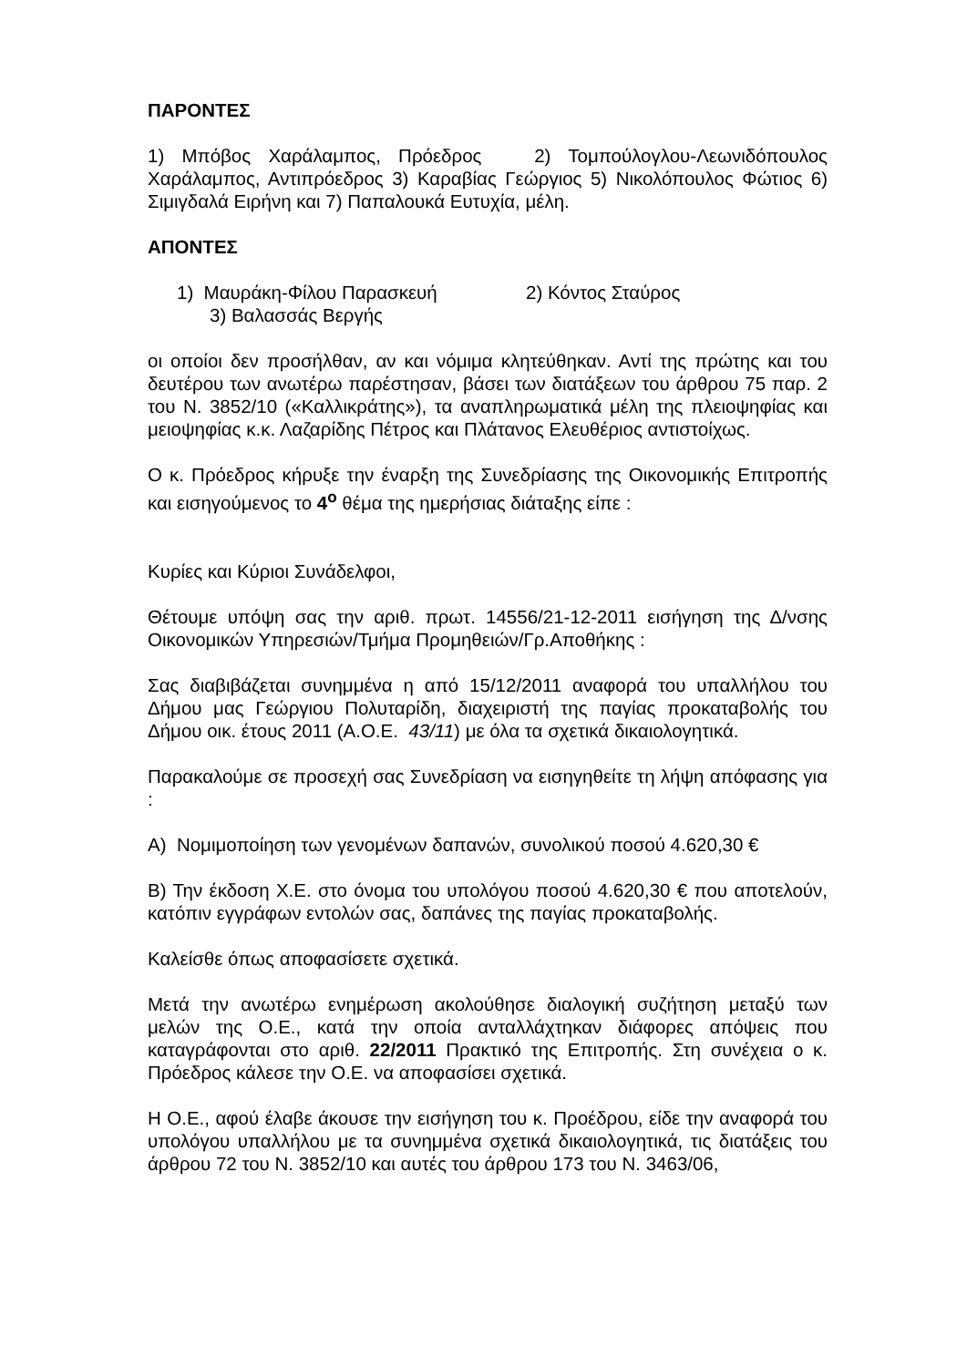ΠΑΡΟΝΤΕΣ
1) Μπόβος Χαράλαμπος, Πρόεδρος 2) Τομπούλογλου-Λεωνιδόπουλος Χαράλαμπος, Αντιπρόεδρος 3) Καραβίας Γεώργιος 5) Νικολόπουλος Φώτιος 6) Σιμιγδαλά Ειρήνη και 7) Παπαλουκά Ευτυχία, μέλη.
ΑΠΟΝΤΕΣ
1) Μαυράκη-Φίλου Παρασκευή 2) Κόντος Σταύρος
3) Βαλασσάς Βεργής
οι οποίοι δεν προσήλθαν, αν και νόμιμα κλητεύθηκαν. Αντί της πρώτης και του δευτέρου των ανωτέρω παρέστησαν, βάσει των διατάξεων του άρθρου 75 παρ. 2 του Ν. 3852/10 («Καλλικράτης»), τα αναπληρωματικά μέλη της πλειοψηφίας και μειοψηφίας κ.κ. Λαζαρίδης Πέτρος και Πλάτανος Ελευθέριος αντιστοίχως.
Ο κ. Πρόεδρος κήρυξε την έναρξη της Συνεδρίασης της Οικονομικής Επιτροπής και εισηγούμενος το 4<sup>ο</sup> θέμα της ημερήσιας διάταξης είπε :
Κυρίες και Κύριοι Συνάδελφοι,
Θέτουμε υπόψη σας την αριθ. πρωτ. 14556/21-12-2011 εισήγηση της Δ/νσης Οικονομικών Υπηρεσιών/Τμήμα Προμηθειών/Γρ.Αποθήκης :
Σας διαβιβάζεται συνημμένα η από 15/12/2011 αναφορά του υπαλλήλου του Δήμου μας Γεώργιου Πολυταρίδη, διαχειριστή της παγίας προκαταβολής του Δήμου οικ. έτους 2011 (Α.Ο.Ε. 43/11) με όλα τα σχετικά δικαιολογητικά.
Παρακαλούμε σε προσεχή σας Συνεδρίαση να εισηγηθείτε τη λήψη απόφασης για :
Α) Νομιμοποίηση των γενομένων δαπανών, συνολικού ποσού 4.620,30 €
Β) Την έκδοση Χ.Ε. στο όνομα του υπολόγου ποσού 4.620,30 € που αποτελούν, κατόπιν εγγράφων εντολών σας, δαπάνες της παγίας προκαταβολής.
Καλείσθε όπως αποφασίσετε σχετικά.
Μετά την ανωτέρω ενημέρωση ακολούθησε διαλογική συζήτηση μεταξύ των μελών της Ο.Ε., κατά την οποία ανταλλάχτηκαν διάφορες απόψεις που καταγράφονται στο αριθ. 22/2011 Πρακτικό της Επιτροπής. Στη συνέχεια ο κ. Πρόεδρος κάλεσε την Ο.Ε. να αποφασίσει σχετικά.
Η Ο.Ε., αφού έλαβε άκουσε την εισήγηση του κ. Προέδρου, είδε την αναφορά του υπολόγου υπαλλήλου με τα συνημμένα σχετικά δικαιολογητικά, τις διατάξεις του άρθρου 72 του Ν. 3852/10 και αυτές του άρθρου 173 του Ν. 3463/06,